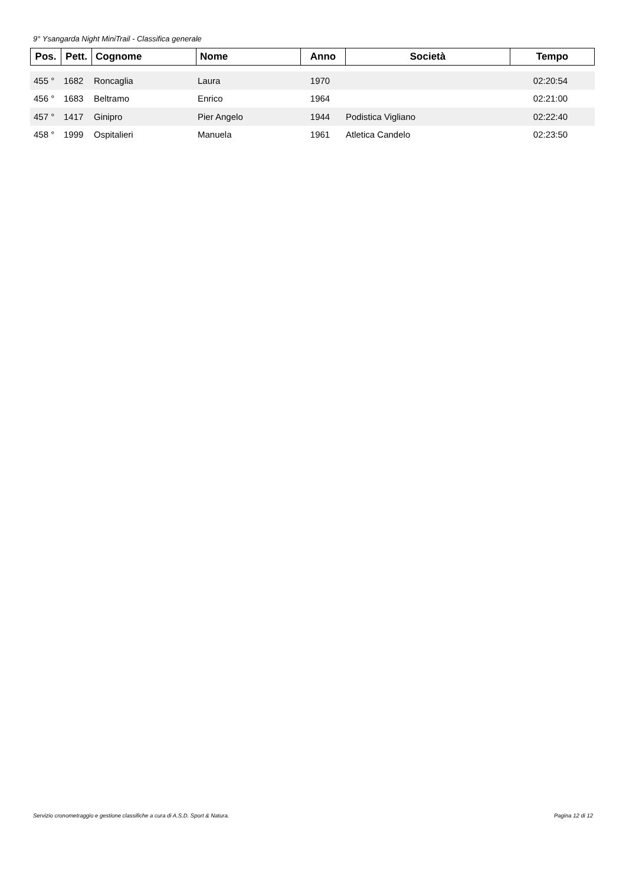9° Ysangarda Night MiniTrail - Classifica generale
| Pos. | Pett. | Cognome | Nome | Anno | Società | Tempo |
| --- | --- | --- | --- | --- | --- | --- |
| 455 ° | 1682 | Roncaglia | Laura | 1970 | | 02:20:54 |
| 456 ° | 1683 | Beltramo | Enrico | 1964 | | 02:21:00 |
| 457 ° | 1417 | Ginipro | Pier Angelo | 1944 | Podistica Vigliano | 02:22:40 |
| 458 ° | 1999 | Ospitalieri | Manuela | 1961 | Atletica Candelo | 02:23:50 |
Servizio cronometraggio e gestione classifiche a cura di A.S.D. Sport & Natura.
Pagina 12 di 12